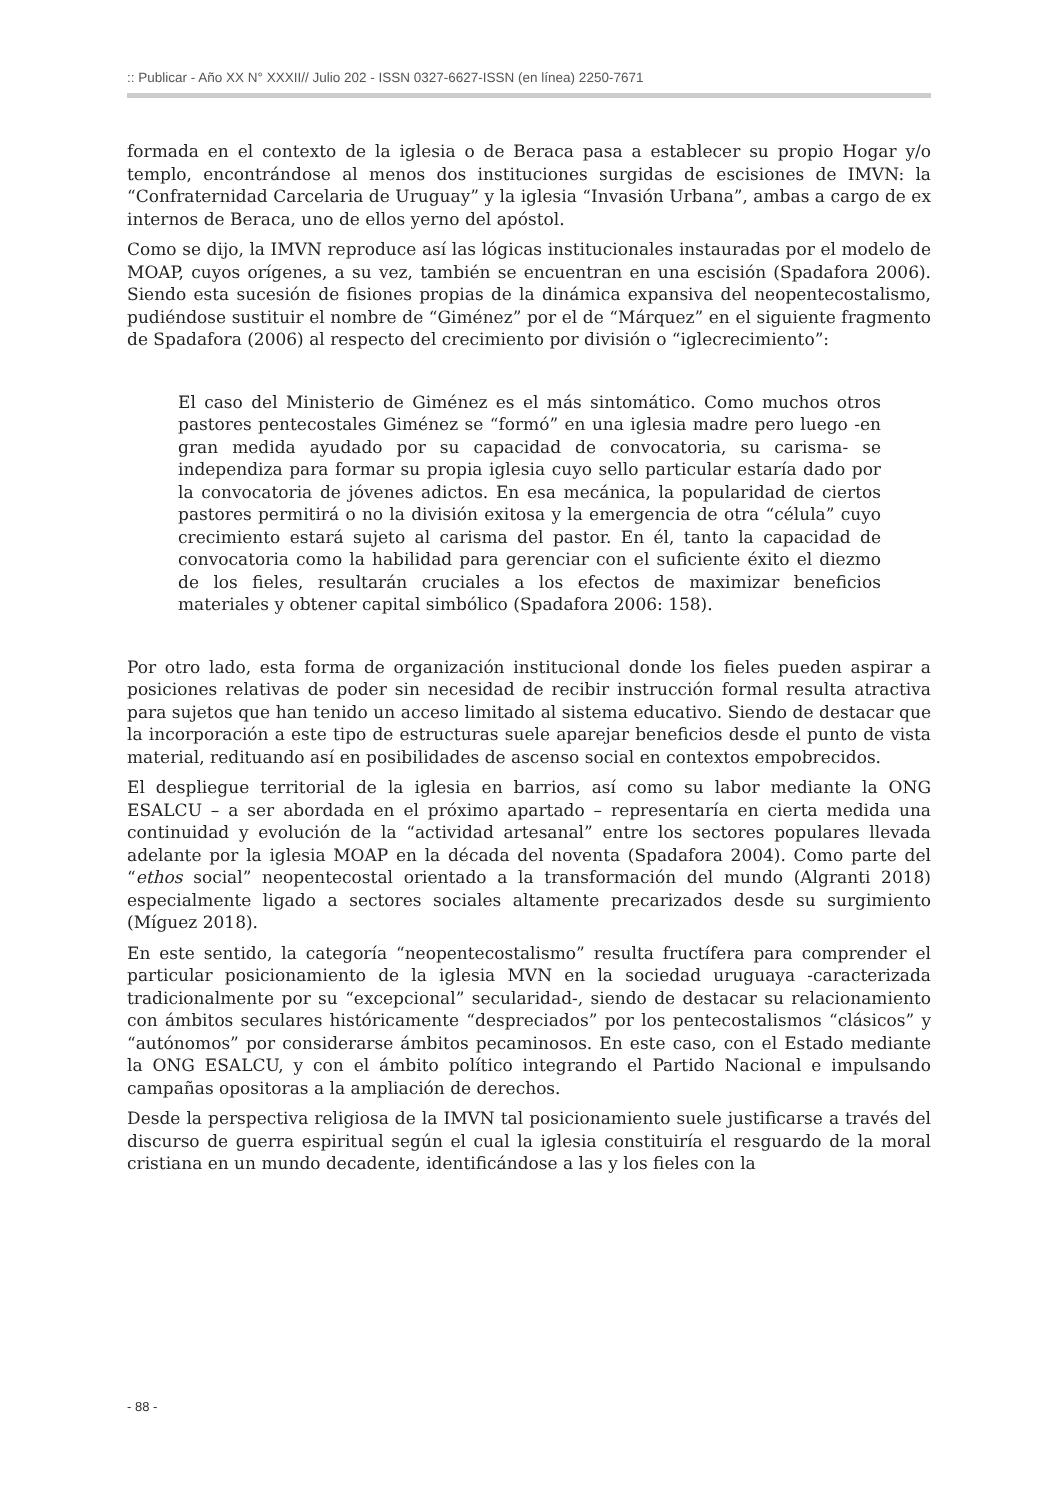:: Publicar - Año XX N° XXXII// Julio 202 - ISSN 0327-6627-ISSN (en línea) 2250-7671
formada en el contexto de la iglesia o de Beraca pasa a establecer su propio Hogar y/o templo, encontrándose al menos dos instituciones surgidas de escisiones de IMVN: la “Confraternidad Carcelaria de Uruguay” y la iglesia “Invasión Urbana”, ambas a cargo de ex internos de Beraca, uno de ellos yerno del apóstol.
Como se dijo, la IMVN reproduce así las lógicas institucionales instauradas por el modelo de MOAP, cuyos orígenes, a su vez, también se encuentran en una escisión (Spadafora 2006). Siendo esta sucesión de fisiones propias de la dinámica expansiva del neopentecostalismo, pudiéndose sustituir el nombre de “Giménez” por el de “Márquez” en el siguiente fragmento de Spadafora (2006) al respecto del crecimiento por división o “iglecrecimiento”:
El caso del Ministerio de Giménez es el más sintomático. Como muchos otros pastores pentecostales Giménez se “formó” en una iglesia madre pero luego -en gran medida ayudado por su capacidad de convocatoria, su carisma- se independiza para formar su propia iglesia cuyo sello particular estaría dado por la convocatoria de jóvenes adictos. En esa mecánica, la popularidad de ciertos pastores permitirá o no la división exitosa y la emergencia de otra “célula” cuyo crecimiento estará sujeto al carisma del pastor. En él, tanto la capacidad de convocatoria como la habilidad para gerenciar con el suficiente éxito el diezmo de los fieles, resultarán cruciales a los efectos de maximizar beneficios materiales y obtener capital simbólico (Spadafora 2006: 158).
Por otro lado, esta forma de organización institucional donde los fieles pueden aspirar a posiciones relativas de poder sin necesidad de recibir instrucción formal resulta atractiva para sujetos que han tenido un acceso limitado al sistema educativo. Siendo de destacar que la incorporación a este tipo de estructuras suele aparejar beneficios desde el punto de vista material, redituando así en posibilidades de ascenso social en contextos empobrecidos.
El despliegue territorial de la iglesia en barrios, así como su labor mediante la ONG ESALCU – a ser abordada en el próximo apartado – representaría en cierta medida una continuidad y evolución de la “actividad artesanal” entre los sectores populares llevada adelante por la iglesia MOAP en la década del noventa (Spadafora 2004). Como parte del “ethos social” neopentecostal orientado a la transformación del mundo (Algranti 2018) especialmente ligado a sectores sociales altamente precarizados desde su surgimiento (Míguez 2018).
En este sentido, la categoría “neopentecostalismo” resulta fructífera para comprender el particular posicionamiento de la iglesia MVN en la sociedad uruguaya -caracterizada tradicionalmente por su “excepcional” secularidad-, siendo de destacar su relacionamiento con ámbitos seculares históricamente “despreciados” por los pentecostalismos “clásicos” y “autónomos” por considerarse ámbitos pecaminosos. En este caso, con el Estado mediante la ONG ESALCU, y con el ámbito político integrando el Partido Nacional e impulsando campañas opositoras a la ampliación de derechos.
Desde la perspectiva religiosa de la IMVN tal posicionamiento suele justificarse a través del discurso de guerra espiritual según el cual la iglesia constituiría el resguardo de la moral cristiana en un mundo decadente, identificándose a las y los fieles con la
- 88 -